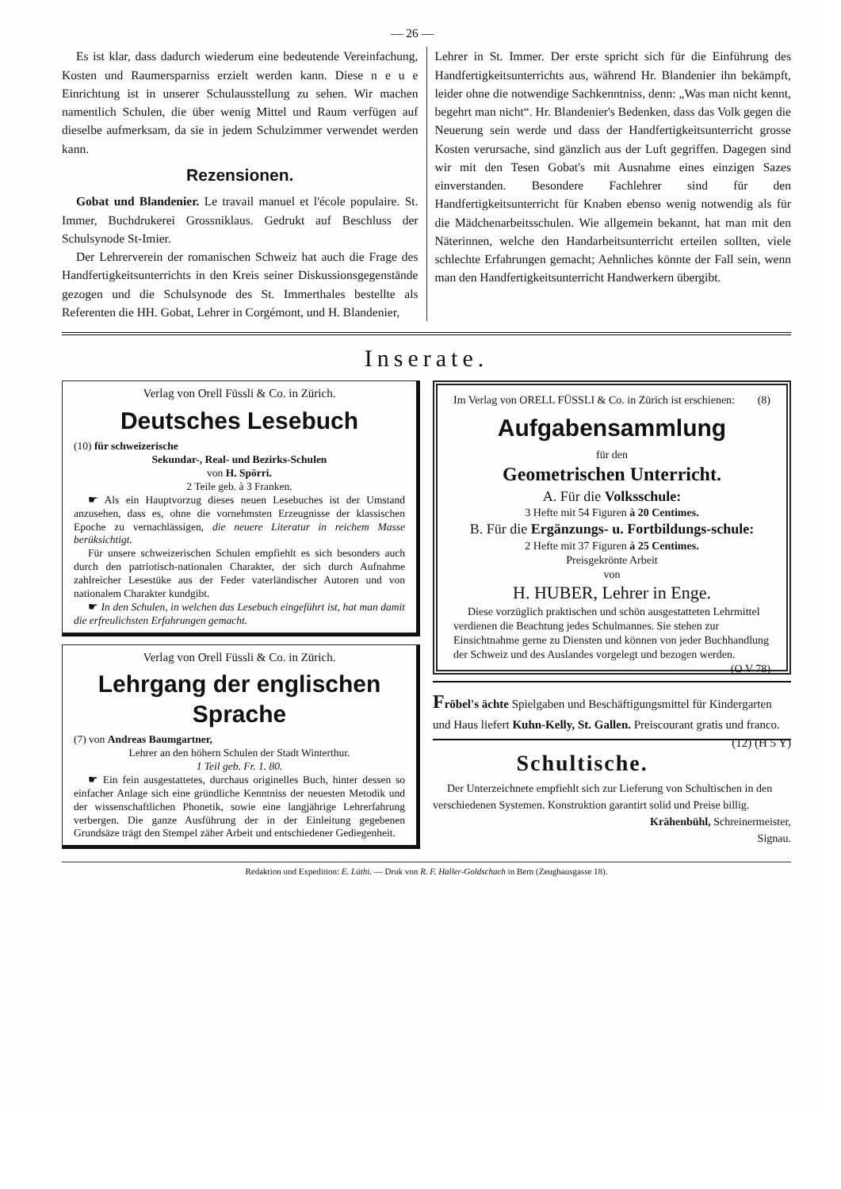— 26 —
Es ist klar, dass dadurch wiederum eine bedeutende Vereinfachung, Kosten und Raumersparniss erzielt werden kann. Diese n e u e Einrichtung ist in unserer Schulausstellung zu sehen. Wir machen namentlich Schulen, die über wenig Mittel und Raum verfügen auf dieselbe aufmerksam, da sie in jedem Schulzimmer verwendet werden kann.
Rezensionen.
Gobat und Blandenier. Le travail manuel et l'école populaire. St. Immer, Buchdrukerei Grossniklaus. Gedrukt auf Beschluss der Schulsynode St-Imier.
Der Lehrerverein der romanischen Schweiz hat auch die Frage des Handfertigkeitsunterrichts in den Kreis seiner Diskussionsgegenstände gezogen und die Schulsynode des St. Immerthales bestellte als Referenten die HH. Gobat, Lehrer in Corgémont, und H. Blandenier,
Lehrer in St. Immer. Der erste spricht sich für die Einführung des Handfertigkeitsunterrichts aus, während Hr. Blandenier ihn bekämpft, leider ohne die notwendige Sachkenntniss, denn: „Was man nicht kennt, begehrt man nicht“. Hr. Blandenier's Bedenken, dass das Volk gegen die Neuerung sein werde und dass der Handfertigkeitsunterricht grosse Kosten verursache, sind gänzlich aus der Luft gegriffen. Dagegen sind wir mit den Tesen Gobat's mit Ausnahme eines einzigen Sazes einverstanden. Besondere Fachlehrer sind für den Handfertigkeitsunterricht für Knaben ebenso wenig notwendig als für die Mädchenarbeitsschulen. Wie allgemein bekannt, hat man mit den Näterinnen, welche den Handarbeitsunterricht erteilen sollten, viele schlechte Erfahrungen gemacht; Aehnliches könnte der Fall sein, wenn man den Handfertigkeitsunterricht Handwerkern übergibt.
Inserate.
Verlag von Orell Füssli & Co. in Zürich.
Deutsches Lesebuch
(10) für schweizerische
Sekundar-, Real- und Bezirks-Schulen
von H. Spörri.
2 Teile geb. à 3 Franken.
☛ Als ein Hauptvorzug dieses neuen Lesebuches ist der Umstand anzusehen, dass es, ohne die vornehmsten Erzeugnisse der klassischen Epoche zu vernachlässigen, die neuere Literatur in reichem Masse berüksichtigt.
Für unsere schweizerischen Schulen empfiehlt es sich besonders auch durch den patriotisch-nationalen Charakter, der sich durch Aufnahme zahlreicher Lesestüke aus der Feder vaterländischer Autoren und von nationalem Charakter kundgibt.
☛ In den Schulen, in welchen das Lesebuch eingeführt ist, hat man damit die erfreulichsten Erfahrungen gemacht.
Verlag von Orell Füssli & Co. in Zürich.
Lehrgang der englischen Sprache
(7) von Andreas Baumgartner,
Lehrer an den höhern Schulen der Stadt Winterthur.
1 Teil geb. Fr. 1. 80.
☛ Ein fein ausgestattetes, durchaus originelles Buch, hinter dessen so einfacher Anlage sich eine gründliche Kenntniss der neuesten Metodik und der wissenschaftlichen Phonetik, sowie eine langjährige Lehrerfahrung verbergen. Die ganze Ausführung der in der Einleitung gegebenen Grundsäze trägt den Stempel zäher Arbeit und entschiedener Gediegenheit.
Im Verlag von ORELL FÜSSLI & Co. in Zürich ist erschienen: (8)
Aufgabensammlung
für den
Geometrischen Unterricht.
A. Für die Volksschule:
3 Hefte mit 54 Figuren à 20 Centimes.
B. Für die Ergänzungs- u. Fortbildungs-schule:
2 Hefte mit 37 Figuren à 25 Centimes.
Preisgekrönte Arbeit
von
H. HUBER, Lehrer in Enge.
Diese vorzüglich praktischen und schön ausgestatteten Lehrmittel verdienen die Beachtung jedes Schulmannes. Sie stehen zur Einsichtnahme gerne zu Diensten und können von jeder Buchhandlung der Schweiz und des Auslandes vorgelegt und bezogen werden. (O V 78)
Fröbel's ächte Spielgaben und Beschäftigungsmittel für Kindergarten und Haus liefert Kuhn-Kelly, St. Gallen. Preiscourant gratis und franco. (12) (H 5 Y)
Schultische.
Der Unterzeichnete empfiehlt sich zur Lieferung von Schultischen in den verschiedenen Systemen. Konstruktion garantirt solid und Preise billig.
Krähenbühl, Schreinermeister,
Signau.
Redaktion und Expedition: E. Lüthi. — Druk von R. F. Haller-Goldschach in Bern (Zeughausgasse 18).